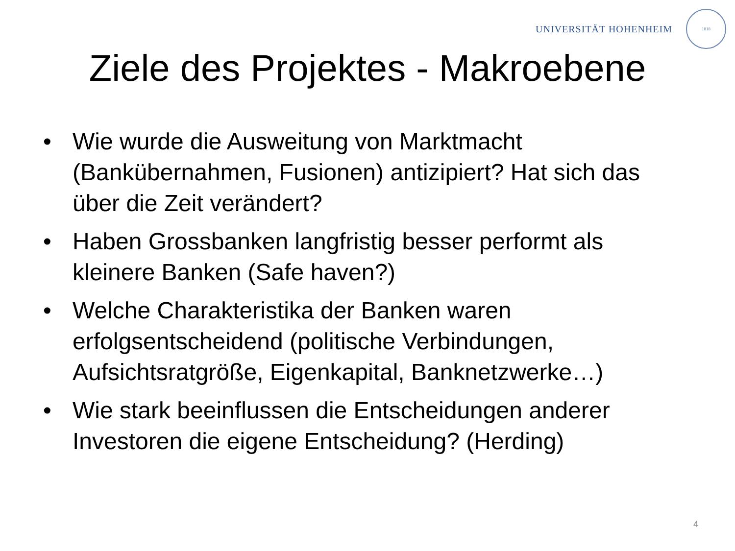UNIVERSITÄT HOHENHEIM
1818
Ziele des Projektes - Makroebene
• Wie wurde die Ausweitung von Marktmacht (Bankübernahmen, Fusionen) antizipiert? Hat sich das über die Zeit verändert?
• Haben Grossbanken langfristig besser performt als kleinere Banken (Safe haven?)
• Welche Charakteristika der Banken waren erfolgsentscheidend (politische Verbindungen, Aufsichtsratgröße, Eigenkapital, Banknetzwerke…)
• Wie stark beeinflussen die Entscheidungen anderer Investoren die eigene Entscheidung? (Herding)
4